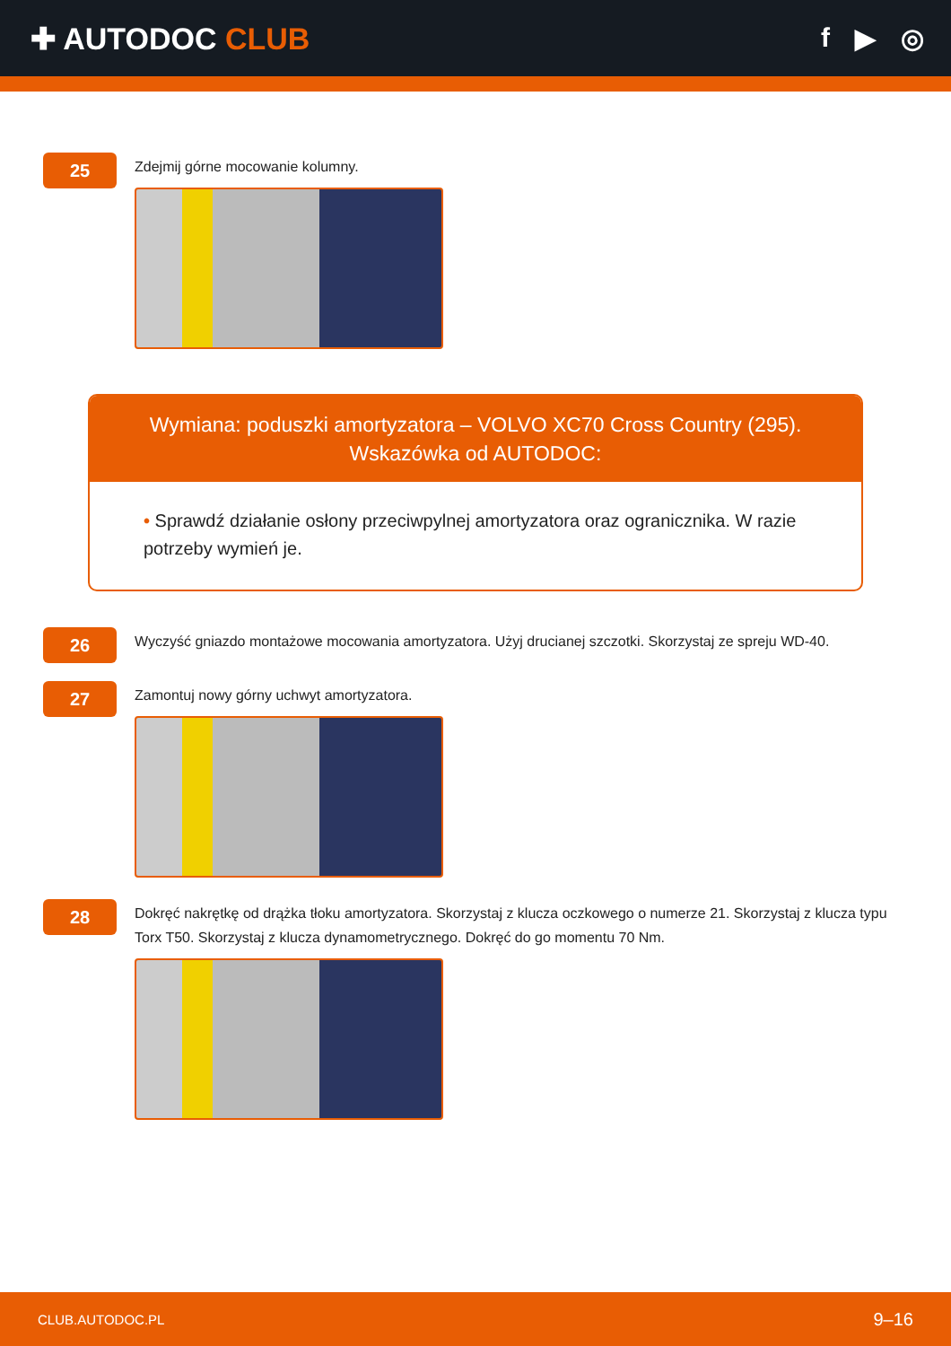✚ AUTODOC CLUB f ▶ ◎
25
Zdejmij górne mocowanie kolumny.
Wymiana: poduszki amortyzatora – VOLVO XC70 Cross Country (295).
Wskazówka od AUTODOC:
• Sprawdź działanie osłony przeciwpylnej amortyzatora oraz ogranicznika. W razie potrzeby wymień je.
26
Wyczyść gniazdo montażowe mocowania amortyzatora. Użyj drucianej szczotki. Skorzystaj ze spreju WD-40.
27
Zamontuj nowy górny uchwyt amortyzatora.
28
Dokręć nakrętkę od drążka tłoku amortyzatora. Skorzystaj z klucza oczkowego o numerze 21. Skorzystaj z klucza typu Torx T50. Skorzystaj z klucza dynamometrycznego. Dokręć do go momentu 70 Nm.
CLUB.AUTODOC.PL 9–16